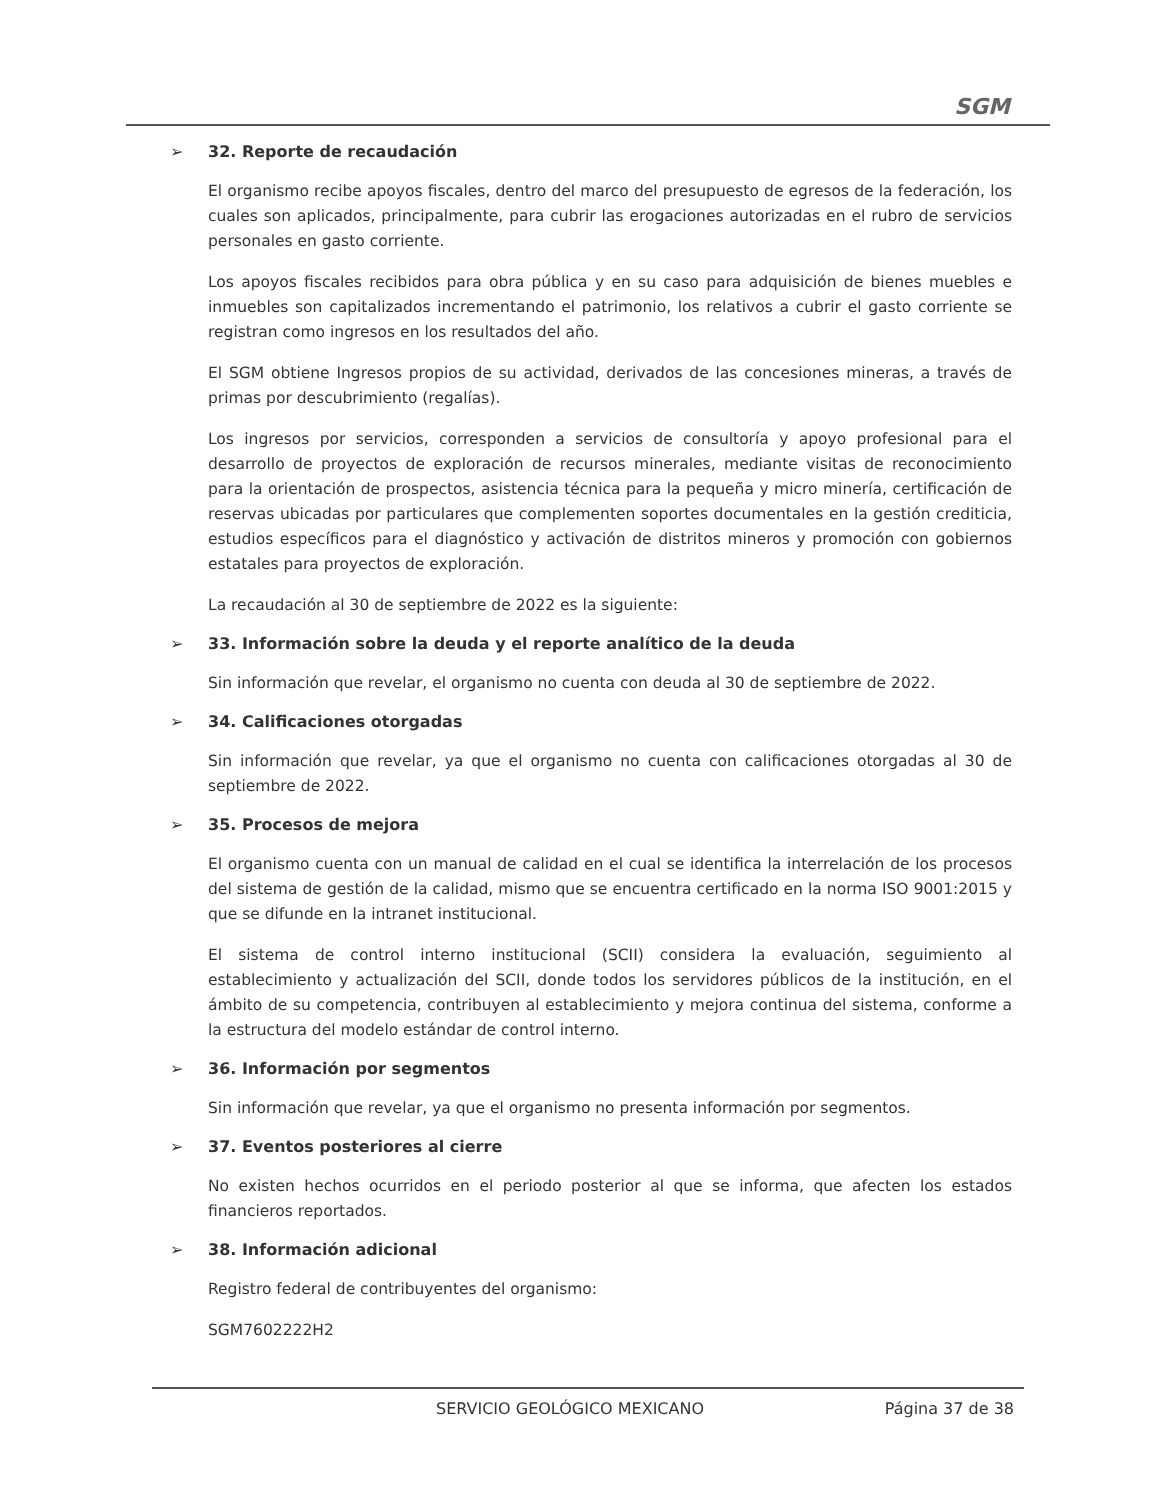SGM
➢ 32. Reporte de recaudación
El organismo recibe apoyos fiscales, dentro del marco del presupuesto de egresos de la federación, los cuales son aplicados, principalmente, para cubrir las erogaciones autorizadas en el rubro de servicios personales en gasto corriente.
Los apoyos fiscales recibidos para obra pública y en su caso para adquisición de bienes muebles e inmuebles son capitalizados incrementando el patrimonio, los relativos a cubrir el gasto corriente se registran como ingresos en los resultados del año.
El SGM obtiene Ingresos propios de su actividad, derivados de las concesiones mineras, a través de primas por descubrimiento (regalías).
Los ingresos por servicios, corresponden a servicios de consultoría y apoyo profesional para el desarrollo de proyectos de exploración de recursos minerales, mediante visitas de reconocimiento para la orientación de prospectos, asistencia técnica para la pequeña y micro minería, certificación de reservas ubicadas por particulares que complementen soportes documentales en la gestión crediticia, estudios específicos para el diagnóstico y activación de distritos mineros y promoción con gobiernos estatales para proyectos de exploración.
La recaudación al 30 de septiembre de 2022 es la siguiente:
➢ 33. Información sobre la deuda y el reporte analítico de la deuda
Sin información que revelar, el organismo no cuenta con deuda al 30 de septiembre de 2022.
➢ 34. Calificaciones otorgadas
Sin información que revelar, ya que el organismo no cuenta con calificaciones otorgadas al 30 de septiembre de 2022.
➢ 35. Procesos de mejora
El organismo cuenta con un manual de calidad en el cual se identifica la interrelación de los procesos del sistema de gestión de la calidad, mismo que se encuentra certificado en la norma ISO 9001:2015 y que se difunde en la intranet institucional.
El sistema de control interno institucional (SCII) considera la evaluación, seguimiento al establecimiento y actualización del SCII, donde todos los servidores públicos de la institución, en el ámbito de su competencia, contribuyen al establecimiento y mejora continua del sistema, conforme a la estructura del modelo estándar de control interno.
➢ 36. Información por segmentos
Sin información que revelar, ya que el organismo no presenta información por segmentos.
➢ 37. Eventos posteriores al cierre
No existen hechos ocurridos en el periodo posterior al que se informa, que afecten los estados financieros reportados.
➢ 38. Información adicional
Registro federal de contribuyentes del organismo:
SGM7602222H2
SERVICIO GEOLÓGICO MEXICANO Página 37 de 38